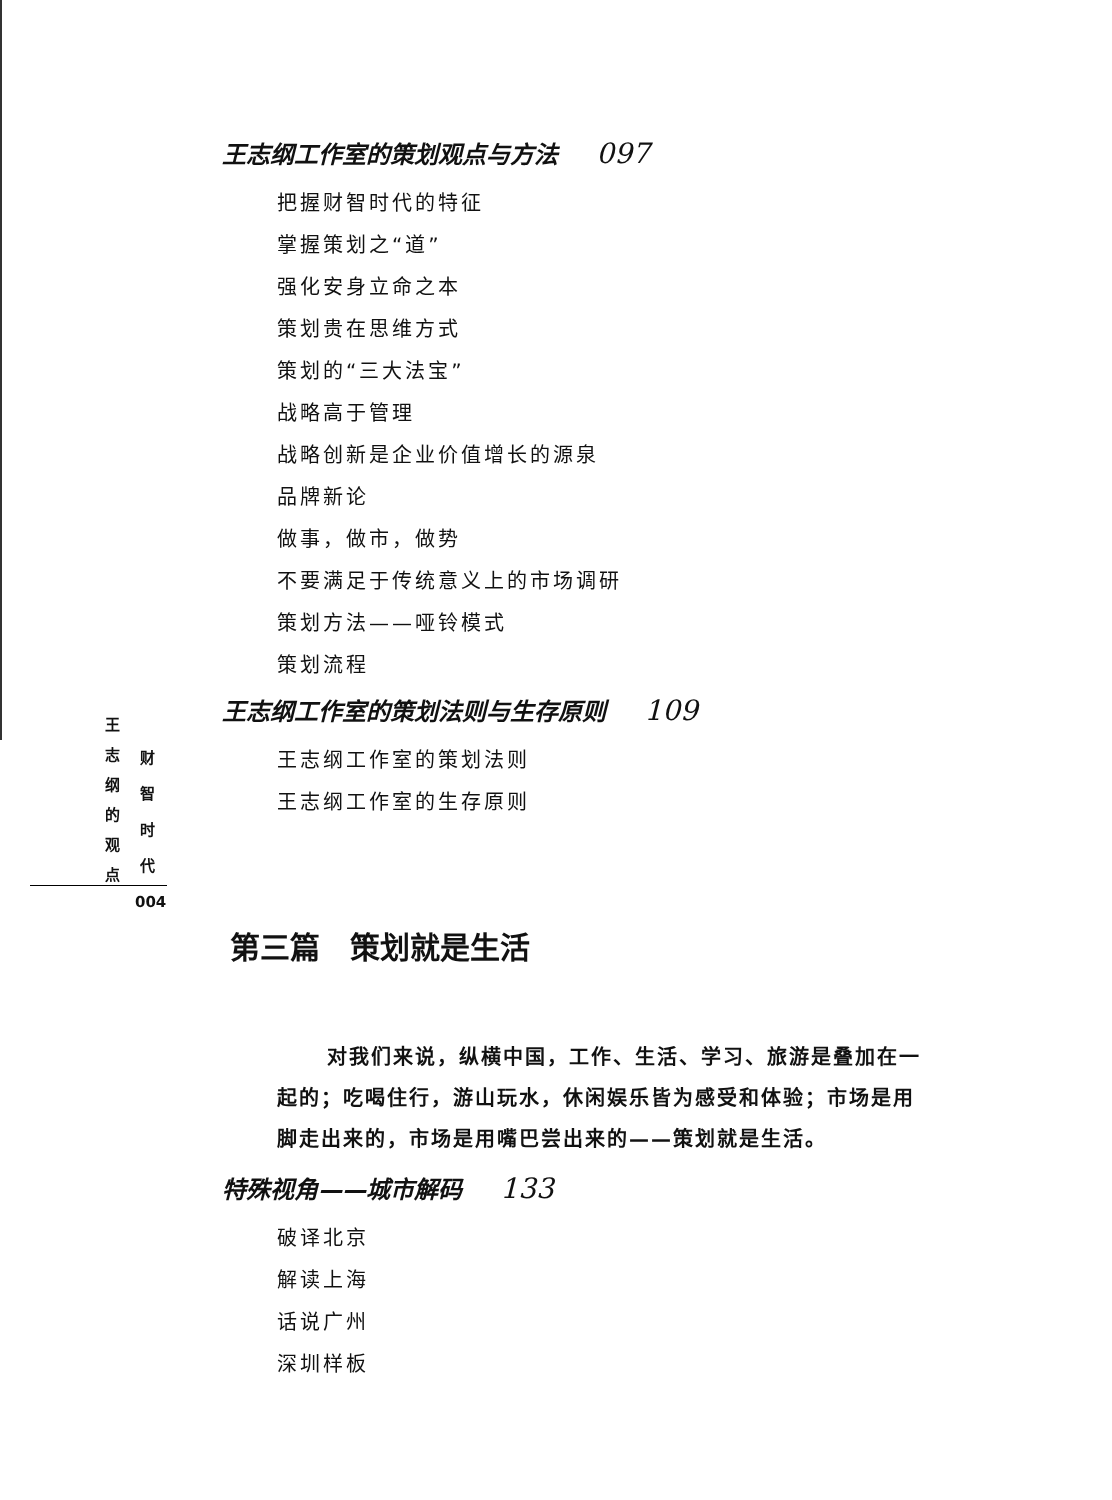王志纲工作室的策划观点与方法 097
把握财智时代的特征
掌握策划之“道”
强化安身立命之本
策划贵在思维方式
策划的“三大法宝”
战略高于管理
战略创新是企业价值增长的源泉
品牌新论
做事，做市，做势
不要满足于传统意义上的市场调研
策划方法——哑铃模式
策划流程
王志纲工作室的策划法则与生存原则 109
王志纲工作室的策划法则
王志纲工作室的生存原则
第三篇　策划就是生活
对我们来说，纵横中国，工作、生活、学习、旅游是叠加在一起的；吃喝住行，游山玩水，休闲娱乐皆为感受和体验；市场是用脚走出来的，市场是用嘴巴尝出来的——策划就是生活。
特殊视角——城市解码 133
破译北京
解读上海
话说广州
深圳样板
王志纲的观点
财智时代
004